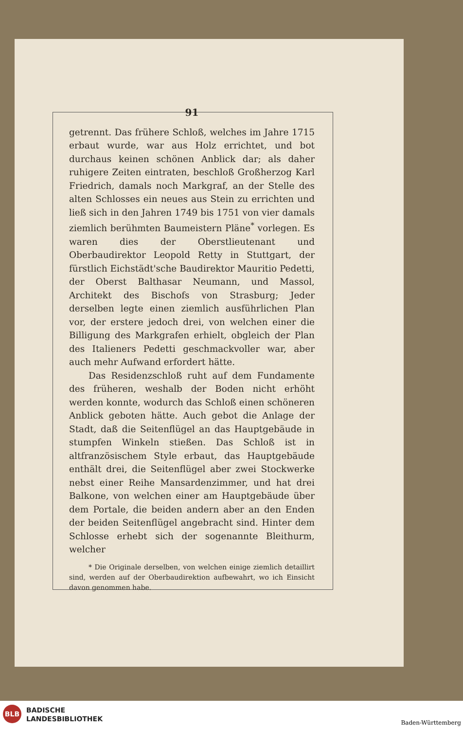91
getrennt. Das frühere Schloß, welches im Jahre 1715 erbaut wurde, war aus Holz errichtet, und bot durchaus keinen schönen Anblick dar; als daher ruhigere Zeiten eintraten, beschloß Großherzog Karl Friedrich, damals noch Markgraf, an der Stelle des alten Schlosses ein neues aus Stein zu errichten und ließ sich in den Jahren 1749 bis 1751 von vier damals ziemlich berühmten Baumeistern Pläne<sup>*</sup> vorlegen. Es waren dies der Oberstlieutenant und Oberbaudirektor Leopold Retty in Stuttgart, der fürstlich Eichstädt'sche Baudirektor Mauritio Pedetti, der Oberst Balthasar Neumann, und Massol, Architekt des Bischofs von Strasburg; Jeder derselben legte einen ziemlich ausführlichen Plan vor, der erstere jedoch drei, von welchen einer die Billigung des Markgrafen erhielt, obgleich der Plan des Italieners Pedetti geschmackvoller war, aber auch mehr Aufwand erfordert hätte.
Das Residenzschloß ruht auf dem Fundamente des früheren, weshalb der Boden nicht erhöht werden konnte, wodurch das Schloß einen schöneren Anblick geboten hätte. Auch gebot die Anlage der Stadt, daß die Seitenflügel an das Hauptgebäude in stumpfen Winkeln stießen. Das Schloß ist in altfranzösischem Style erbaut, das Hauptgebäude enthält drei, die Seitenflügel aber zwei Stockwerke nebst einer Reihe Mansardenzimmer, und hat drei Balkone, von welchen einer am Hauptgebäude über dem Portale, die beiden andern aber an den Enden der beiden Seitenflügel angebracht sind. Hinter dem Schlosse erhebt sich der sogenannte Bleithurm, welcher
* Die Originale derselben, von welchen einige ziemlich detaillirt sind, werden auf der Oberbaudirektion aufbewahrt, wo ich Einsicht davon genommen habe.
BLB
BADISCHE
LANDESBIBLIOTHEK
Baden-Württemberg